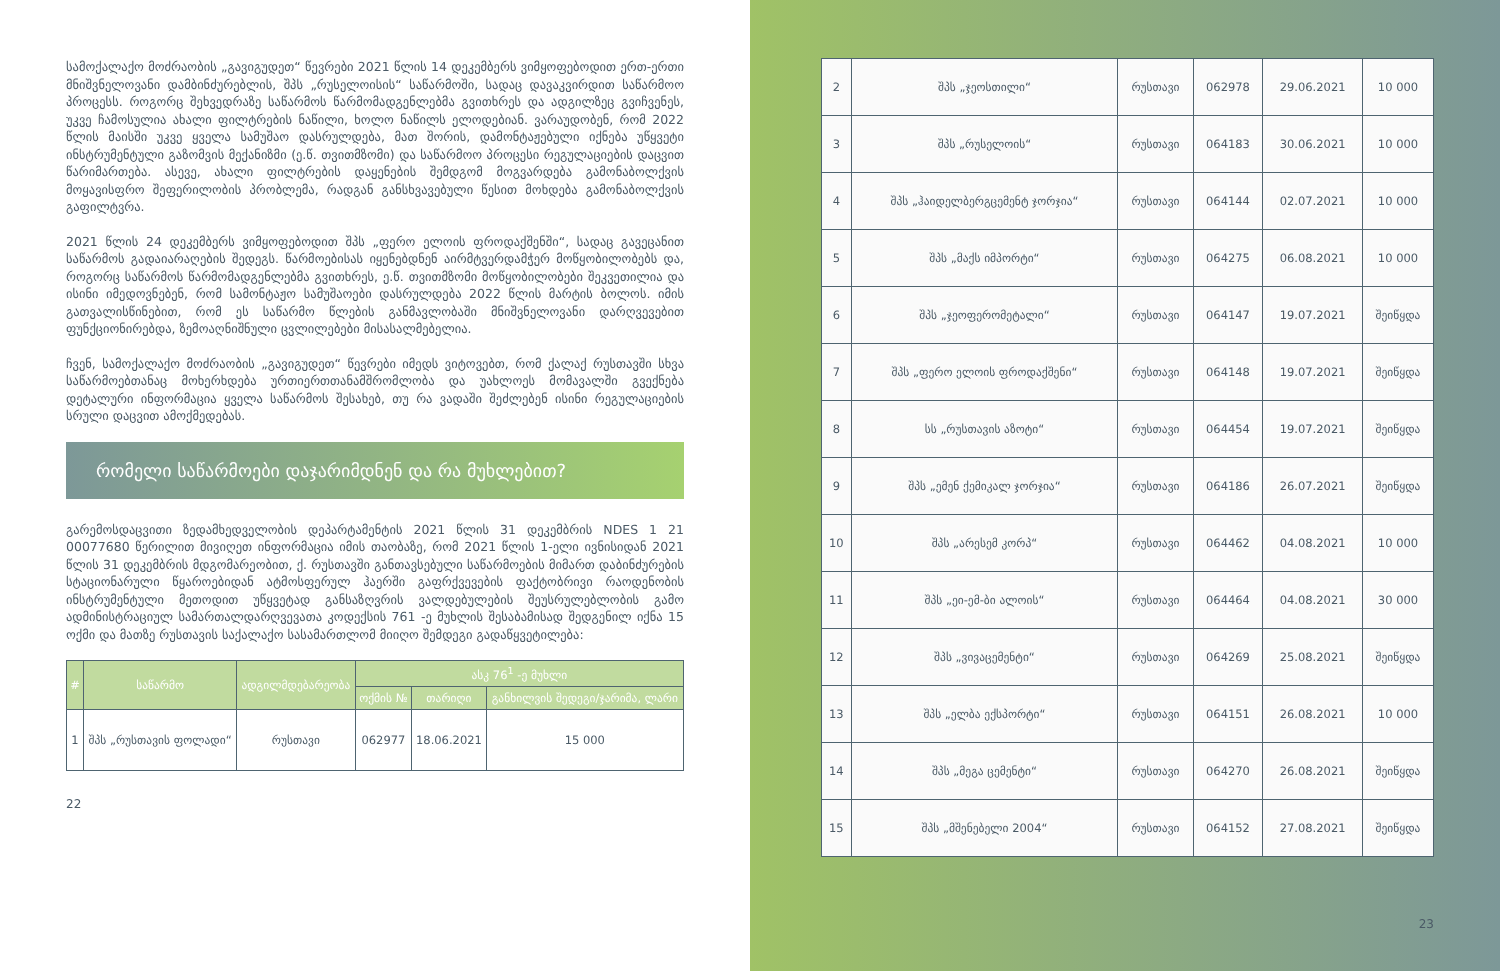სამოქალაქო მოძრაობის „გავიგუდეთ“ წევრები 2021 წლის 14 დეკემბერს ვიმყოფებოდით ერთ-ერთი მნიშვნელოვანი დამბინძურებლის, შპს „რუსელოისის“ საწარმოში, სადაც დავაკვირდით საწარმოო პროცესს. როგორც შეხვედრაზე საწარმოს წარმომადგენლებმა გვითხრეს და ადგილზეც გვიჩვენეს, უკვე ჩამოსულია ახალი ფილტრების ნაწილი, ხოლო ნაწილს ელოდებიან. ვარაუდობენ, რომ 2022 წლის მაისში უკვე ყველა სამუშაო დასრულდება, მათ შორის, დამონტაჟებული იქნება უწყვეტი ინსტრუმენტული გაზომვის მექანიზმი (ე.წ. თვითმზომი) და საწარმოო პროცესი რეგულაციების დაცვით წარიმართება. ასევე, ახალი ფილტრების დაყენების შემდგომ მოგვარდება გამონაბოლქვის მოყავისფრო შეფერილობის პრობლემა, რადგან განსხვავებული წესით მოხდება გამონაბოლქვის გაფილტვრა.
2021 წლის 24 დეკემბერს ვიმყოფებოდით შპს „ფერო ელოის ფროდაქშენში“, სადაც გავეცანით საწარმოს გადაიარაღების შედეგს. წარმოებისას იყენებდნენ აირმტვერდამჭერ მოწყობილობებს და, როგორც საწარმოს წარმომადგენლებმა გვითხრეს, ე.წ. თვითმზომი მოწყობილობები შეკვეთილია და ისინი იმედოვნებენ, რომ სამონტაჟო სამუშაოები დასრულდება 2022 წლის მარტის ბოლოს. იმის გათვალისწინებით, რომ ეს საწარმო წლების განმავლობაში მნიშვნელოვანი დარღვევებით ფუნქციონირებდა, ზემოაღნიშნული ცვლილებები მისასალმებელია.
ჩვენ, სამოქალაქო მოძრაობის „გავიგუდეთ“ წევრები იმედს ვიტოვებთ, რომ ქალაქ რუსთავში სხვა საწარმოებთანაც მოხერხდება ურთიერთთანამშრომლობა და უახლოეს მომავალში გვექნება დეტალური ინფორმაცია ყველა საწარმოს შესახებ, თუ რა ვადაში შეძლებენ ისინი რეგულაციების სრული დაცვით ამოქმედებას.
რომელი საწარმოები დაჯარიმდნენ და რა მუხლებით?
გარემოსდაცვითი ზედამხედველობის დეპარტამენტის 2021 წლის 31 დეკემბრის NDES 1 21 00077680 წერილით მივიღეთ ინფორმაცია იმის თაობაზე, რომ 2021 წლის 1-ელი ივნისიდან 2021 წლის 31 დეკემბრის მდგომარეობით, ქ. რუსთავში განთავსებული საწარმოების მიმართ დაბინძურების სტაციონარული წყაროებიდან ატმოსფერულ ჰაერში გაფრქვევების ფაქტობრივი რაოდენობის ინსტრუმენტული მეთოდით უწყვეტად განსაზღვრის ვალდებულების შეუსრულებლობის გამო ადმინისტრაციულ სამართალდარღვევათა კოდექსის 761 -ე მუხლის შესაბამისად შედგენილ იქნა 15 ოქმი და მათზე რუსთავის საქალაქო სასამართლომ მიიღო შემდეგი გადაწყვეტილება:
| # | საწარმო | ადგილმდებარეობა | ასკ 76<sup>1</sup> -ე მუხლი | | |
| --- | --- | --- | --- | --- | --- |
| | | | ოქმის № | თარიღი | განხილვის შედეგი/ჯარიმა, ლარი |
| 1 | შპს „რუსთავის ფოლადი“ | რუსთავი | 062977 | 18.06.2021 | 15 000 |
22
| 2 | შპს „ჯეოსთილი“ | რუსთავი | 062978 | 29.06.2021 | 10 000 |
| 3 | შპს „რუსელოის“ | რუსთავი | 064183 | 30.06.2021 | 10 000 |
| 4 | შპს „ჰაიდელბერგცემენტ ჯორჯია“ | რუსთავი | 064144 | 02.07.2021 | 10 000 |
| 5 | შპს „მაქს იმპორტი“ | რუსთავი | 064275 | 06.08.2021 | 10 000 |
| 6 | შპს „ჯეოფერომეტალი“ | რუსთავი | 064147 | 19.07.2021 | შეიწყდა |
| 7 | შპს „ფერო ელოის ფროდაქშენი“ | რუსთავი | 064148 | 19.07.2021 | შეიწყდა |
| 8 | სს „რუსთავის აზოტი“ | რუსთავი | 064454 | 19.07.2021 | შეიწყდა |
| 9 | შპს „ემენ ქემიკალ ჯორჯია“ | რუსთავი | 064186 | 26.07.2021 | შეიწყდა |
| 10 | შპს „არესემ კორპ“ | რუსთავი | 064462 | 04.08.2021 | 10 000 |
| 11 | შპს „ეი-ემ-ბი ალოის“ | რუსთავი | 064464 | 04.08.2021 | 30 000 |
| 12 | შპს „ვივაცემენტი“ | რუსთავი | 064269 | 25.08.2021 | შეიწყდა |
| 13 | შპს „ელბა ექსპორტი“ | რუსთავი | 064151 | 26.08.2021 | 10 000 |
| 14 | შპს „მეგა ცემენტი“ | რუსთავი | 064270 | 26.08.2021 | შეიწყდა |
| 15 | შპს „მშენებელი 2004“ | რუსთავი | 064152 | 27.08.2021 | შეიწყდა |
23